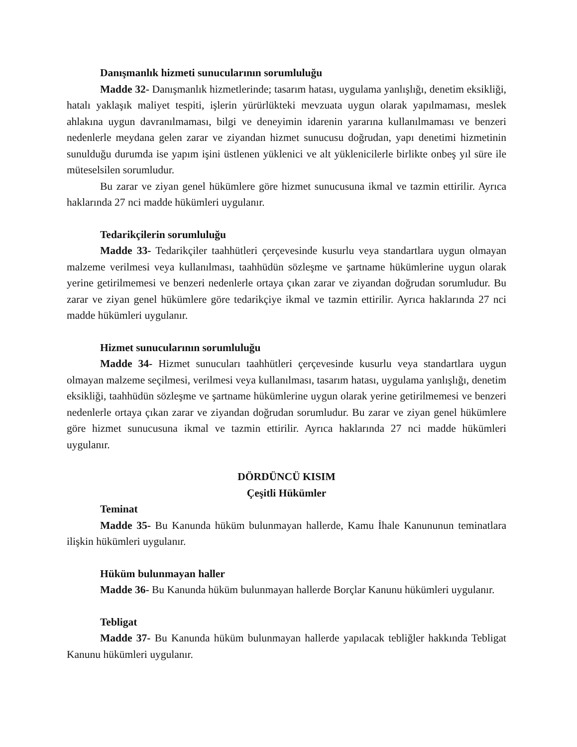Danışmanlık hizmeti sunucularının sorumluluğu
Madde 32- Danışmanlık hizmetlerinde; tasarım hatası, uygulama yanlışlığı, denetim eksikliği, hatalı yaklaşık maliyet tespiti, işlerin yürürlükteki mevzuata uygun olarak yapılmaması, meslek ahlakına uygun davranılmaması, bilgi ve deneyimin idarenin yararına kullanılmaması ve benzeri nedenlerle meydana gelen zarar ve ziyandan hizmet sunucusu doğrudan, yapı denetimi hizmetinin sunulduğu durumda ise yapım işini üstlenen yüklenici ve alt yüklenicilerle birlikte onbeş yıl süre ile müteselsilen sorumludur.
Bu zarar ve ziyan genel hükümlere göre hizmet sunucusuna ikmal ve tazmin ettirilir. Ayrıca haklarında 27 nci madde hükümleri uygulanır.
Tedarikçilerin sorumluluğu
Madde 33- Tedarikçiler taahhütleri çerçevesinde kusurlu veya standartlara uygun olmayan malzeme verilmesi veya kullanılması, taahhüdün sözleşme ve şartname hükümlerine uygun olarak yerine getirilmemesi ve benzeri nedenlerle ortaya çıkan zarar ve ziyandan doğrudan sorumludur. Bu zarar ve ziyan genel hükümlere göre tedarikçiye ikmal ve tazmin ettirilir. Ayrıca haklarında 27 nci madde hükümleri uygulanır.
Hizmet sunucularının sorumluluğu
Madde 34- Hizmet sunucuları taahhütleri çerçevesinde kusurlu veya standartlara uygun olmayan malzeme seçilmesi, verilmesi veya kullanılması, tasarım hatası, uygulama yanlışlığı, denetim eksikliği, taahhüdün sözleşme ve şartname hükümlerine uygun olarak yerine getirilmemesi ve benzeri nedenlerle ortaya çıkan zarar ve ziyandan doğrudan sorumludur. Bu zarar ve ziyan genel hükümlere göre hizmet sunucusuna ikmal ve tazmin ettirilir. Ayrıca haklarında 27 nci madde hükümleri uygulanır.
DÖRDÜNCÜ KISIM
Çeşitli Hükümler
Teminat
Madde 35- Bu Kanunda hüküm bulunmayan hallerde, Kamu İhale Kanununun teminatlara ilişkin hükümleri uygulanır.
Hüküm bulunmayan haller
Madde 36- Bu Kanunda hüküm bulunmayan hallerde Borçlar Kanunu hükümleri uygulanır.
Tebligat
Madde 37- Bu Kanunda hüküm bulunmayan hallerde yapılacak tebliğler hakkında Tebligat Kanunu hükümleri uygulanır.